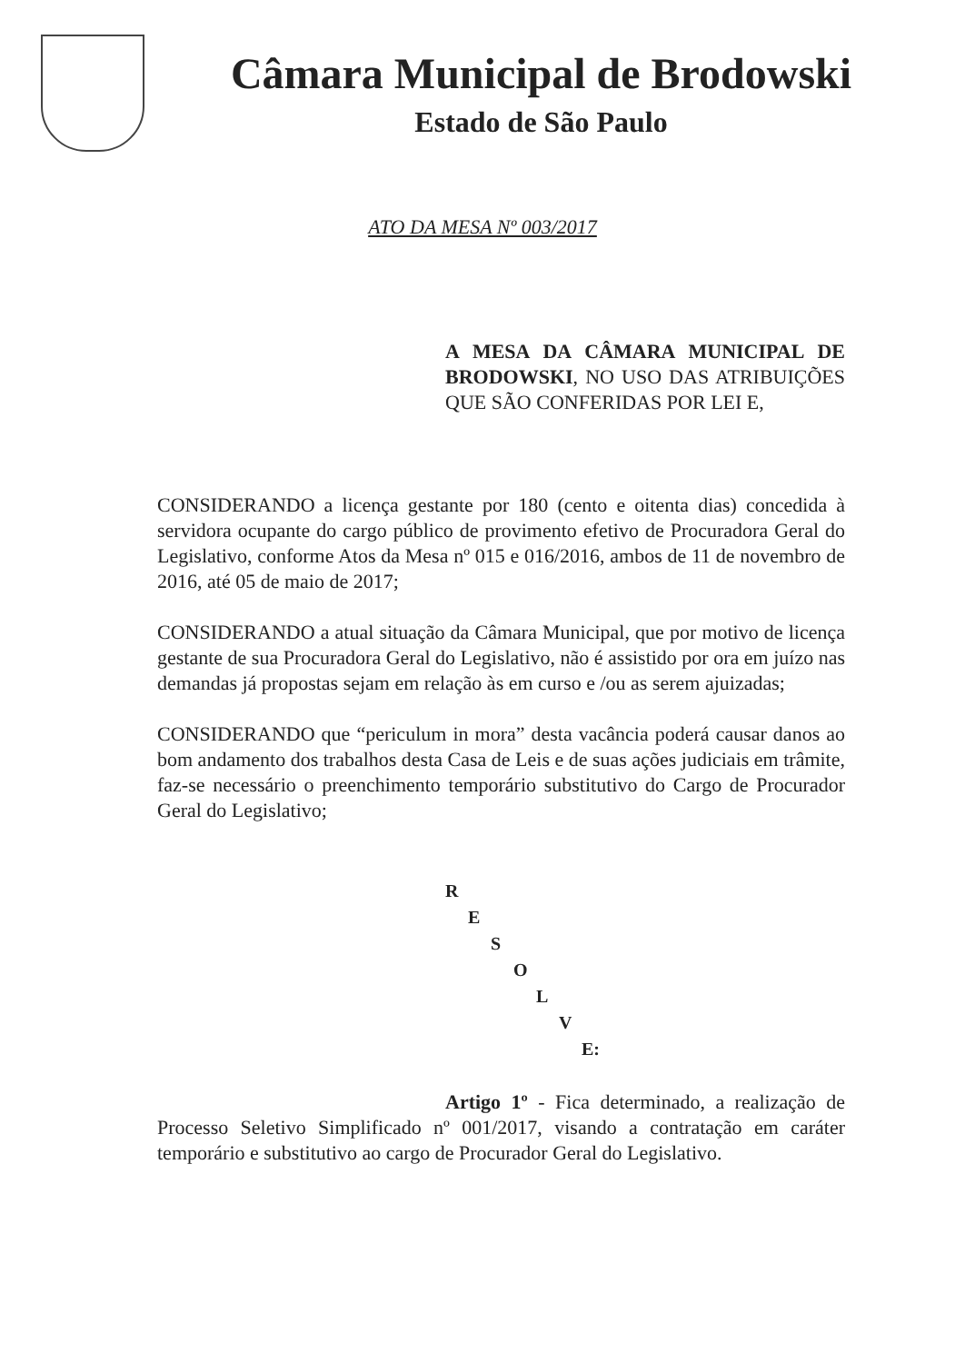Câmara Municipal de Brodowski
Estado de São Paulo
ATO DA MESA Nº 003/2017
A MESA DA CÂMARA MUNICIPAL DE BRODOWSKI, NO USO DAS ATRIBUIÇÕES QUE SÃO CONFERIDAS POR LEI E,
CONSIDERANDO a licença gestante por 180 (cento e oitenta dias) concedida à servidora ocupante do cargo público de provimento efetivo de Procuradora Geral do Legislativo, conforme Atos da Mesa nº 015 e 016/2016, ambos de 11 de novembro de 2016, até 05 de maio de 2017;
CONSIDERANDO a atual situação da Câmara Municipal, que por motivo de licença gestante de sua Procuradora Geral do Legislativo, não é assistido por ora em juízo nas demandas já propostas sejam em relação às em curso e /ou as serem ajuizadas;
CONSIDERANDO que “periculum in mora” desta vacância poderá causar danos ao bom andamento dos trabalhos desta Casa de Leis e de suas ações judiciais em trâmite, faz-se necessário o preenchimento temporário substitutivo do Cargo de Procurador Geral do Legislativo;
R
E
S
O
L
V
E:
Artigo 1º - Fica determinado, a realização de Processo Seletivo Simplificado nº 001/2017, visando a contratação em caráter temporário e substitutivo ao cargo de Procurador Geral do Legislativo.